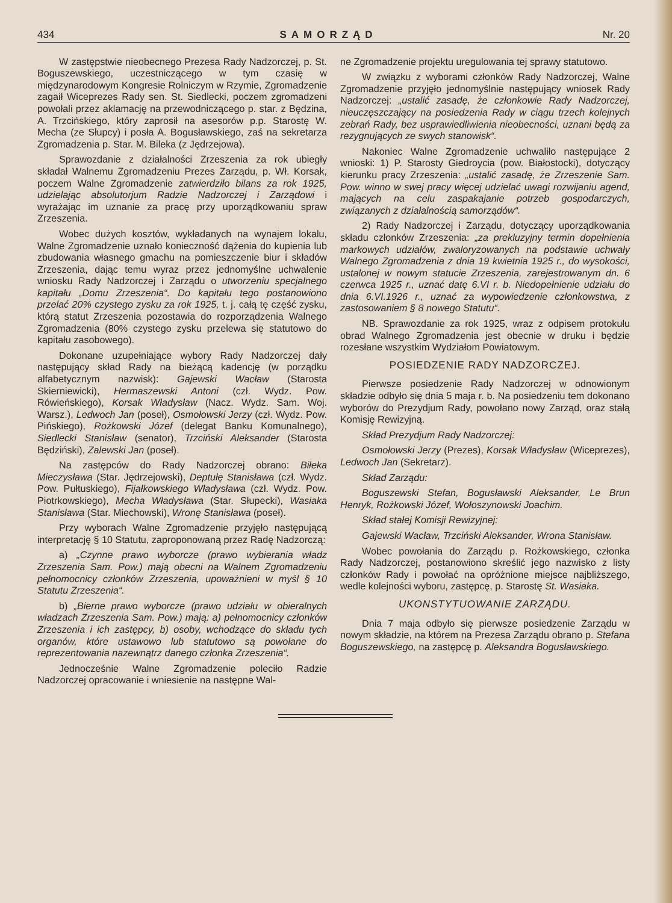434 SAMORZĄD Nr. 20
W zastępstwie nieobecnego Prezesa Rady Nadzorczej, p. St. Boguszewskiego, uczestniczącego w tym czasię w międzynarodowym Kongresie Rolniczym w Rzymie, Zgromadzenie zagaił Wiceprezes Rady sen. St. Siedlecki, poczem zgromadzeni powołali przez aklamację na przewodniczącego p. star. z Będzina, A. Trzcińskiego, który zaprosił na asesorów p.p. Starostę W. Mecha (ze Słupcy) i posła A. Bogusławskiego, zaś na sekretarza Zgromadzenia p. Star. M. Bileka (z Jędrzejowa).
Sprawozdanie z działalności Zrzeszenia za rok ubiegły składał Walnemu Zgromadzeniu Prezes Zarządu, p. Wł. Korsak, poczem Walne Zgromadzenie zatwierdziło bilans za rok 1925, udzielając absolutorjum Radzie Nadzorczej i Zarządowi i wyrażając im uznanie za pracę przy uporządkowaniu spraw Zrzeszenia.
Wobec dużych kosztów, wykładanych na wynajem lokalu, Walne Zgromadzenie uznało konieczność dążenia do kupienia lub zbudowania własnego gmachu na pomieszczenie biur i składów Zrzeszenia, dając temu wyraz przez jednomyślne uchwalenie wniosku Rady Nadzorczej i Zarządu o utworzeniu specjalnego kapitału „Domu Zrzeszenia“. Do kapitału tego postanowiono przelać 20% czystego zysku za rok 1925, t. j. całą tę część zysku, którą statut Zrzeszenia pozostawia do rozporządzenia Walnego Zgromadzenia (80% czystego zysku przelewa się statutowo do kapitału zasobowego).
Dokonane uzupełniające wybory Rady Nadzorczej dały następujący skład Rady na bieżącą kadencję (w porządku alfabetycznym nazwisk): Gajewski Wacław (Starosta Skierniewicki), Hermaszewski Antoni (czł. Wydz. Pow. Rówieńskiego), Korsak Władysław (Nacz. Wydz. Sam. Woj. Warsz.), Ledwoch Jan (poseł), Osmołowski Jerzy (czł. Wydz. Pow. Pińskiego), Rożkowski Józef (delegat Banku Komunalnego), Siedlecki Stanisław (senator), Trzciński Aleksander (Starosta Będziński), Zalewski Jan (poseł).
Na zastępców do Rady Nadzorczej obrano: Biłeka Mieczysława (Star. Jędrzejowski), Deptułę Stanisława (czł. Wydz. Pow. Pułtuskiego), Fijałkowskiego Władysława (czł. Wydz. Pow. Piotrkowskiego), Mecha Władysława (Star. Słupecki), Wasiaka Stanisława (Star. Miechowski), Wronę Stanisława (poseł).
Przy wyborach Walne Zgromadzenie przyjęło następującą interpretację § 10 Statutu, zaproponowaną przez Radę Nadzorczą:
a) „Czynne prawo wyborcze (prawo wybierania władz Zrzeszenia Sam. Pow.) mają obecni na Walnem Zgromadzeniu pełnomocnicy członków Zrzeszenia, upoważnieni w myśl § 10 Statutu Zrzeszenia“.
b) „Bierne prawo wyborcze (prawo udziału w obieralnych władzach Zrzeszenia Sam. Pow.) mają: a) pełnomocnicy członków Zrzeszenia i ich zastępcy, b) osoby, wchodzące do składu tych organów, które ustawowo lub statutowo są powołane do reprezentowania nazewnątrz danego członka Zrzeszenia“.
Jednocześnie Walne Zgromadzenie poleciło Radzie Nadzorczej opracowanie i wniesienie na następne Wal-
ne Zgromadzenie projektu uregulowania tej sprawy statutowo.
W związku z wyborami członków Rady Nadzorczej, Walne Zgromadzenie przyjęło jednomyślnie następujący wniosek Rady Nadzorczej: „ustalić zasadę, że członkowie Rady Nadzorczej, nieuczęszczający na posiedzenia Rady w ciągu trzech kolejnych zebrań Rady, bez usprawiedliwienia nieobecności, uznani będą za rezygnujących ze swych stanowisk“.
Nakoniec Walne Zgromadzenie uchwaliło następujące 2 wnioski: 1) P. Starosty Giedroycia (pow. Białostocki), dotyczący kierunku pracy Zrzeszenia: „ustalić zasadę, że Zrzeszenie Sam. Pow. winno w swej pracy więcej udzielać uwagi rozwijaniu agend, mających na celu zaspakajanie potrzeb gospodarczych, związanych z działalnością samorządów“.
2) Rady Nadzorczej i Zarządu, dotyczący uporządkowania składu członków Zrzeszenia: „za prekluzyjny termin dopełnienia markowych udziałów, zwaloryzowanych na podstawie uchwały Walnego Zgromadzenia z dnia 19 kwietnia 1925 r., do wysokości, ustalonej w nowym statucie Zrzeszenia, zarejestrowanym dn. 6 czerwca 1925 r., uznać datę 6.VI r. b. Niedopełnienie udziału do dnia 6.VI.1926 r., uznać za wypowiedzenie członkowstwa, z zastosowaniem § 8 nowego Statutu“.
NB. Sprawozdanie za rok 1925, wraz z odpisem protokułu obrad Walnego Zgromadzenia jest obecnie w druku i będzie rozesłane wszystkim Wydziałom Powiatowym.
POSIEDZENIE RADY NADZORCZEJ.
Pierwsze posiedzenie Rady Nadzorczej w odnowionym składzie odbyło się dnia 5 maja r. b. Na posiedzeniu tem dokonano wyborów do Prezydjum Rady, powołano nowy Zarząd, oraz stałą Komisję Rewizyjną.
Skład Prezydjum Rady Nadzorczej:
Osmołowski Jerzy (Prezes), Korsak Władysław (Wiceprezes), Ledwoch Jan (Sekretarz).
Skład Zarządu:
Boguszewski Stefan, Bogusławski Aleksander, Le Brun Henryk, Rożkowski Józef, Wołoszynowski Joachim.
Skład stałej Komisji Rewizyjnej:
Gajewski Wacław, Trzciński Aleksander, Wrona Stanisław.
Wobec powołania do Zarządu p. Rożkowskiego, członka Rady Nadzorczej, postanowiono skreślić jego nazwisko z listy członków Rady i powołać na opróżnione miejsce najbliższego, wedle kolejności wyboru, zastępcę, p. Starostę St. Wasiaka.
UKONSTYTUOWANIE ZARZĄDU.
Dnia 7 maja odbyło się pierwsze posiedzenie Zarządu w nowym składzie, na którem na Prezesa Zarządu obrano p. Stefana Boguszewskiego, na zastępcę p. Aleksandra Bogusławskiego.